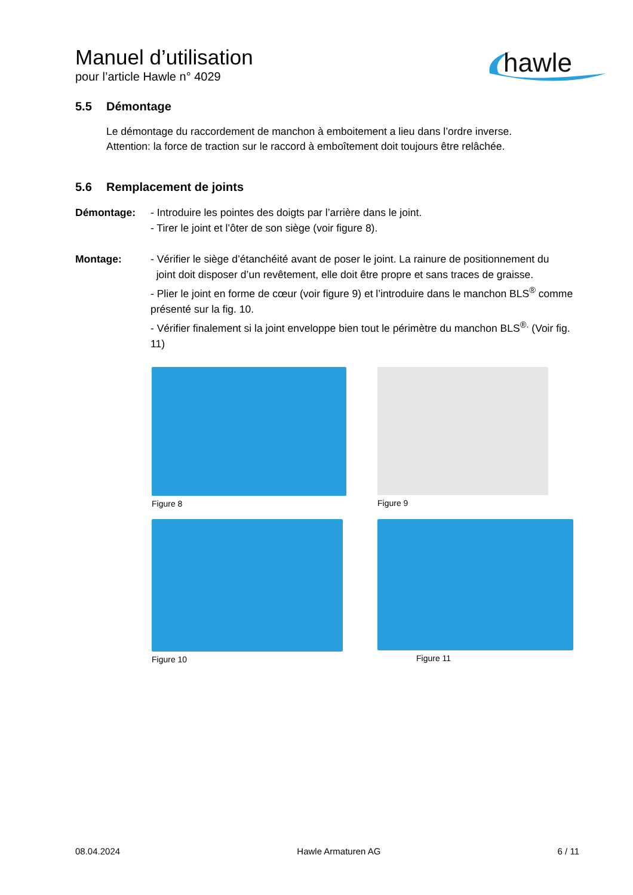hawle
Manuel d’utilisation
pour l’article Hawle n° 4029
5.5 Démontage
Le démontage du raccordement de manchon à emboitement a lieu dans l’ordre inverse.
Attention: la force de traction sur le raccord à emboîtement doit toujours être relâchée.
5.6 Remplacement de joints
Démontage: - Introduire les pointes des doigts par l’arrière dans le joint.
- Tirer le joint et l’ôter de son siège (voir figure 8).
Montage: - Vérifier le siège d’étanchéité avant de poser le joint. La rainure de positionnement du
joint doit disposer d’un revêtement, elle doit être propre et sans traces de graisse.
- Plier le joint en forme de cœur (voir figure 9) et l’introduire dans le manchon BLS<sup>®</sup> comme présenté sur la fig. 10.
- Vérifier finalement si la joint enveloppe bien tout le périmètre du manchon BLS<sup>®.</sup> (Voir fig. 11)
Figure 8
Figure 9
Figure 10
Figure 11
08.04.2024 Hawle Armaturen AG 6 / 11